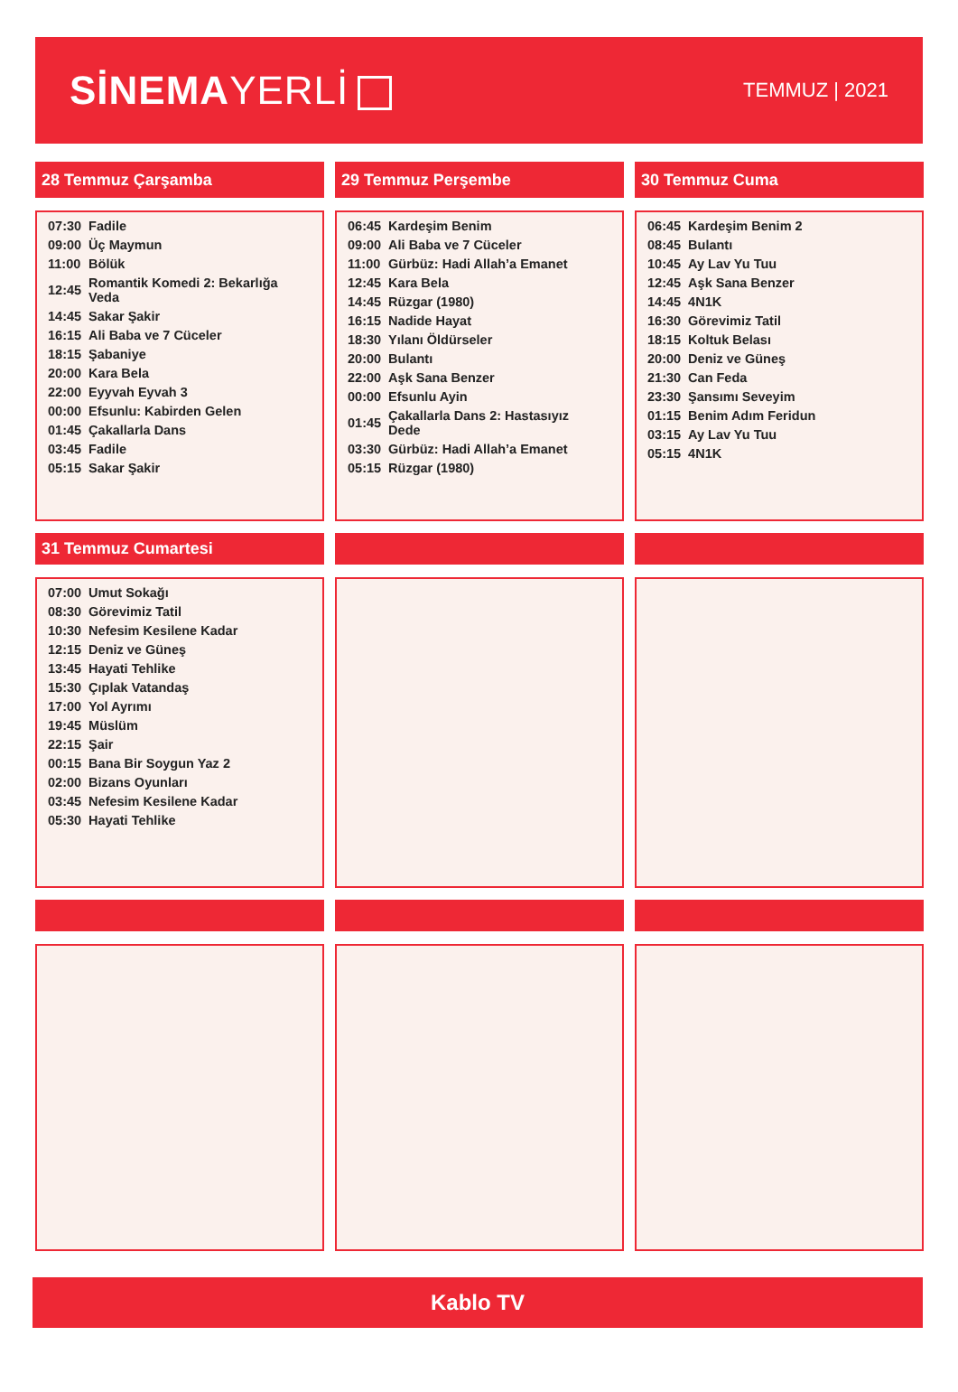SİNEMA YERLİ
TEMMUZ | 2021
28 Temmuz Çarşamba
| 07:30 | Fadile |
| 09:00 | Üç Maymun |
| 11:00 | Bölük |
| 12:45 | Romantik Komedi 2: Bekarlığa Veda |
| 14:45 | Sakar Şakir |
| 16:15 | Ali Baba ve 7 Cüceler |
| 18:15 | Şabaniye |
| 20:00 | Kara Bela |
| 22:00 | Eyyvah Eyvah 3 |
| 00:00 | Efsunlu: Kabirden Gelen |
| 01:45 | Çakallarla Dans |
| 03:45 | Fadile |
| 05:15 | Sakar Şakir |
29 Temmuz Perşembe
| 06:45 | Kardeşim Benim |
| 09:00 | Ali Baba ve 7 Cüceler |
| 11:00 | Gürbüz: Hadi Allah’a Emanet |
| 12:45 | Kara Bela |
| 14:45 | Rüzgar (1980) |
| 16:15 | Nadide Hayat |
| 18:30 | Yılanı Öldürseler |
| 20:00 | Bulantı |
| 22:00 | Aşk Sana Benzer |
| 00:00 | Efsunlu Ayin |
| 01:45 | Çakallarla Dans 2: Hastasıyız Dede |
| 03:30 | Gürbüz: Hadi Allah’a Emanet |
| 05:15 | Rüzgar (1980) |
30 Temmuz Cuma
| 06:45 | Kardeşim Benim 2 |
| 08:45 | Bulantı |
| 10:45 | Ay Lav Yu Tuu |
| 12:45 | Aşk Sana Benzer |
| 14:45 | 4N1K |
| 16:30 | Görevimiz Tatil |
| 18:15 | Koltuk Belası |
| 20:00 | Deniz ve Güneş |
| 21:30 | Can Feda |
| 23:30 | Şansımı Seveyim |
| 01:15 | Benim Adım Feridun |
| 03:15 | Ay Lav Yu Tuu |
| 05:15 | 4N1K |
31 Temmuz Cumartesi
| 07:00 | Umut Sokağı |
| 08:30 | Görevimiz Tatil |
| 10:30 | Nefesim Kesilene Kadar |
| 12:15 | Deniz ve Güneş |
| 13:45 | Hayati Tehlike |
| 15:30 | Çıplak Vatandaş |
| 17:00 | Yol Ayrımı |
| 19:45 | Müslüm |
| 22:15 | Şair |
| 00:15 | Bana Bir Soygun Yaz 2 |
| 02:00 | Bizans Oyunları |
| 03:45 | Nefesim Kesilene Kadar |
| 05:30 | Hayati Tehlike |
Kablo TV